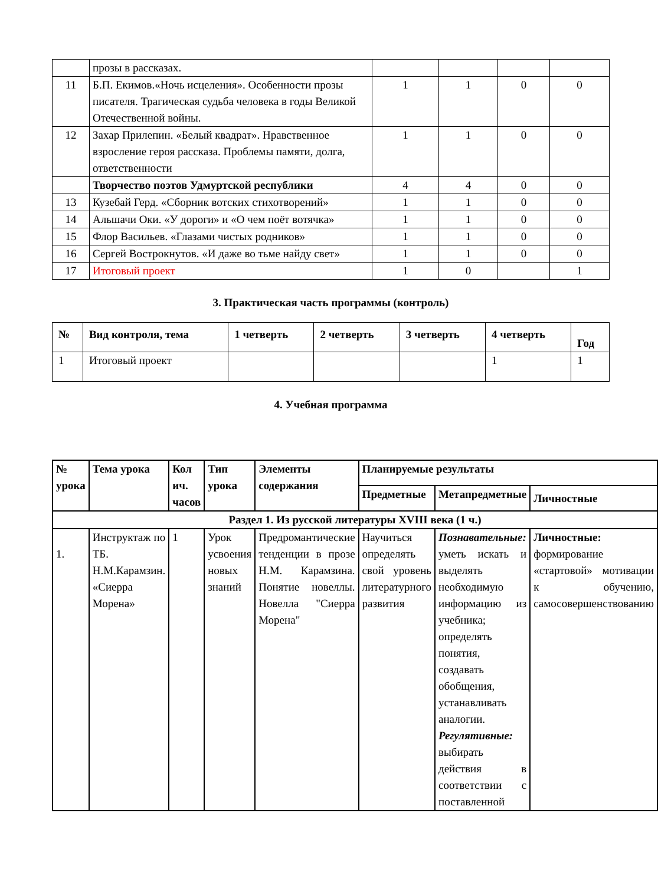| | прозы в рассказах. | | | | |
| 11 | Б.П. Екимов.«Ночь исцеления». Особенности прозы писателя. Трагическая судьба человека в годы Великой Отечественной войны. | 1 | 1 | 0 | 0 |
| 12 | Захар Прилепин. «Белый квадрат». Нравственное взросление героя рассказа. Проблемы памяти, долга, ответственности | 1 | 1 | 0 | 0 |
| | Творчество поэтов Удмуртской республики | 4 | 4 | 0 | 0 |
| 13 | Кузебай Герд. «Сборник вотских стихотворений» | 1 | 1 | 0 | 0 |
| 14 | Альшачи Оки. «У дороги» и «О чем поёт вотячка» | 1 | 1 | 0 | 0 |
| 15 | Флор Васильев. «Глазами чистых родников» | 1 | 1 | 0 | 0 |
| 16 | Сергей Вострокнутов. «И даже во тьме найду свет» | 1 | 1 | 0 | 0 |
| 17 | Итоговый проект | 1 | 0 | | 1 |
3. Практическая часть программы (контроль)
| № | Вид контроля, тема | 1 четверть | 2 четверть | 3 четверть | 4 четверть | Год |
| --- | --- | --- | --- | --- | --- | --- |
| 1 | Итоговый проект | | | | 1 | 1 |
4. Учебная программа
| № урока | Тема урока | Кол ич. часов | Тип урока | Элементы содержания | Планируемые результаты | | |
| --- | --- | --- | --- | --- | --- | --- | --- |
| | | | | | Предметные | Метапредметные | Личностные |
| Раздел 1. Из русской литературы XVIII века (1 ч.) | | | | | | | |
| 1. | Инструктаж по ТБ. Н.М.Карамзин. «Сиерра Морена» | 1 | Урок усвоения новых знаний | Предромантические тенденции в прозе Н.М. Карамзина. Понятие новеллы. Новелла "Сиерра Морена" | Научиться определять свой уровень литературного развития | Познавательные: уметь искать и выделять необходимую информацию из учебника; определять понятия, создавать обобщения, устанавливать аналогии. Регулятивные: выбирать действия в соответствии с поставленной | Личностные: формирование «стартовой» мотивации к обучению, самосовершенствованию |